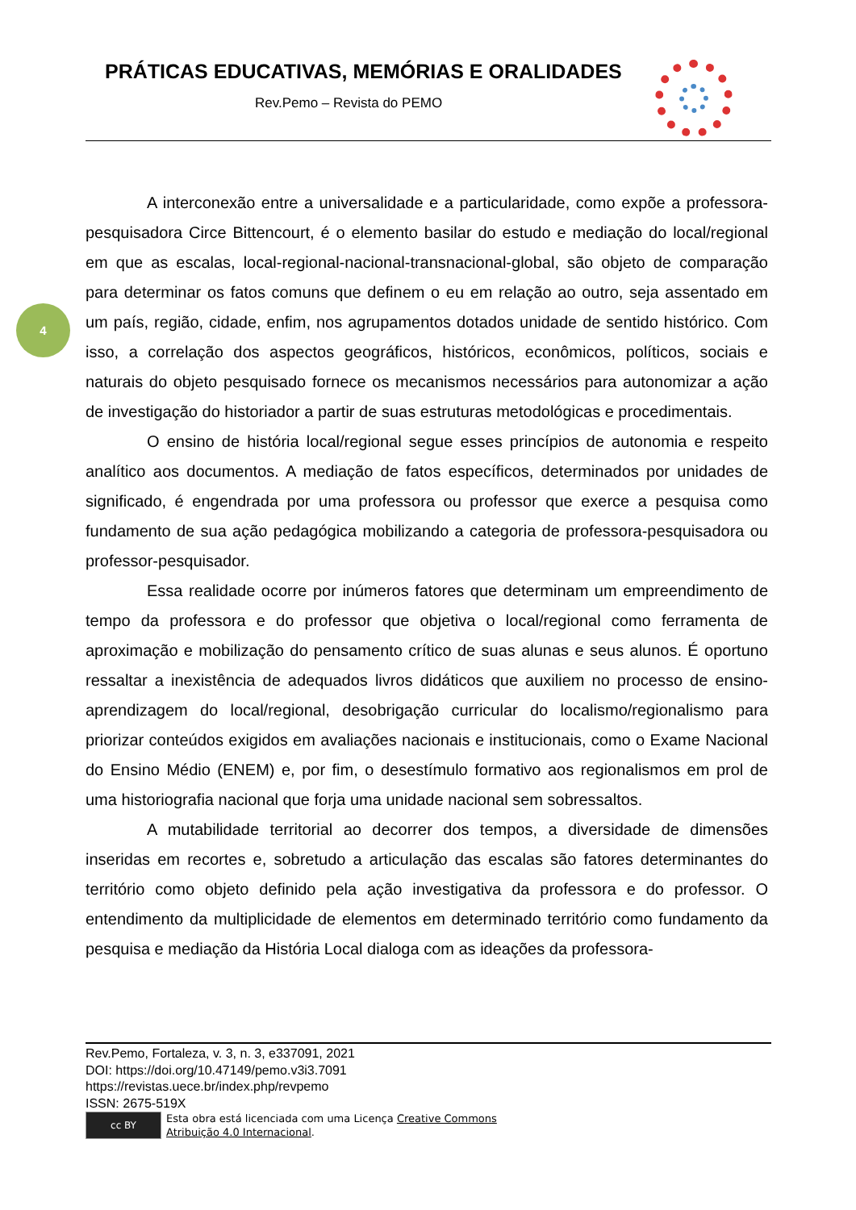PRÁTICAS EDUCATIVAS, MEMÓRIAS E ORALIDADES
Rev.Pemo – Revista do PEMO
4
A interconexão entre a universalidade e a particularidade, como expõe a professora-pesquisadora Circe Bittencourt, é o elemento basilar do estudo e mediação do local/regional em que as escalas, local-regional-nacional-transnacional-global, são objeto de comparação para determinar os fatos comuns que definem o eu em relação ao outro, seja assentado em um país, região, cidade, enfim, nos agrupamentos dotados unidade de sentido histórico. Com isso, a correlação dos aspectos geográficos, históricos, econômicos, políticos, sociais e naturais do objeto pesquisado fornece os mecanismos necessários para autonomizar a ação de investigação do historiador a partir de suas estruturas metodológicas e procedimentais.
O ensino de história local/regional segue esses princípios de autonomia e respeito analítico aos documentos. A mediação de fatos específicos, determinados por unidades de significado, é engendrada por uma professora ou professor que exerce a pesquisa como fundamento de sua ação pedagógica mobilizando a categoria de professora-pesquisadora ou professor-pesquisador.
Essa realidade ocorre por inúmeros fatores que determinam um empreendimento de tempo da professora e do professor que objetiva o local/regional como ferramenta de aproximação e mobilização do pensamento crítico de suas alunas e seus alunos. É oportuno ressaltar a inexistência de adequados livros didáticos que auxiliem no processo de ensino-aprendizagem do local/regional, desobrigação curricular do localismo/regionalismo para priorizar conteúdos exigidos em avaliações nacionais e institucionais, como o Exame Nacional do Ensino Médio (ENEM) e, por fim, o desestímulo formativo aos regionalismos em prol de uma historiografia nacional que forja uma unidade nacional sem sobressaltos.
A mutabilidade territorial ao decorrer dos tempos, a diversidade de dimensões inseridas em recortes e, sobretudo a articulação das escalas são fatores determinantes do território como objeto definido pela ação investigativa da professora e do professor. O entendimento da multiplicidade de elementos em determinado território como fundamento da pesquisa e mediação da História Local dialoga com as ideações da professora-
Rev.Pemo, Fortaleza, v. 3, n. 3, e337091, 2021
DOI: https://doi.org/10.47149/pemo.v3i3.7091
https://revistas.uece.br/index.php/revpemo
ISSN: 2675-519X
cc BY
Esta obra está licenciada com uma Licença Creative Commons
Atribuição 4.0 Internacional.